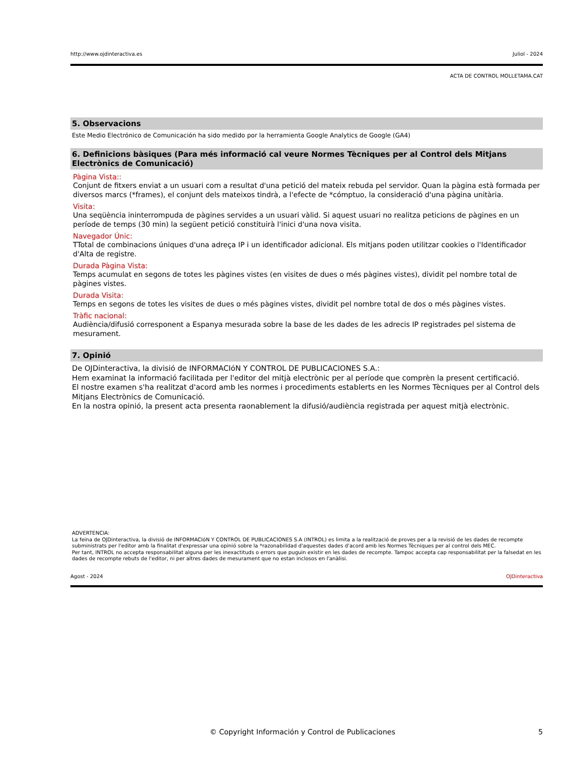http://www.ojdinteractiva.es Juliol - 2024
ACTA DE CONTROL MOLLETAMA.CAT
5. Observacions
Este Medio Electrónico de Comunicación ha sido medido por la herramienta Google Analytics de Google (GA4)
6. Definicions bàsiques (Para més informació cal veure Normes Tècniques per al Control dels Mitjans Electrònics de Comunicació)
Pàgina Vista::
Conjunt de fitxers enviat a un usuari com a resultat d'una petició del mateix rebuda pel servidor. Quan la pàgina està formada per diversos marcs (*frames), el conjunt dels mateixos tindrà, a l'efecte de *cómptuo, la consideració d'una pàgina unitària.
Visita:
Una seqüència ininterrompuda de pàgines servides a un usuari vàlid. Si aquest usuari no realitza peticions de pàgines en un període de temps (30 min) la següent petició constituirà l'inici d'una nova visita.
Navegador Únic:
TTotal de combinacions úniques d'una adreça IP i un identificador adicional. Els mitjans poden utilitzar cookies o l'Identificador d'Alta de registre.
Durada Pàgina Vista:
Temps acumulat en segons de totes les pàgines vistes (en visites de dues o més pàgines vistes), dividit pel nombre total de pàgines vistes.
Durada Visita:
Temps en segons de totes les visites de dues o més pàgines vistes, dividit pel nombre total de dos o més pàgines vistes.
Tràfic nacional:
Audiència/difusió corresponent a Espanya mesurada sobre la base de les dades de les adrecis IP registrades pel sistema de mesurament.
7. Opinió
De OJDinteractiva, la divisió de INFORMACIóN Y CONTROL DE PUBLICACIONES S.A.:
Hem examinat la informació facilitada per l'editor del mitjà electrònic per al període que comprèn la present certificació.
El nostre examen s'ha realitzat d'acord amb les normes i procediments establerts en les Normes Tècniques per al Control dels Mitjans Electrònics de Comunicació.
En la nostra opinió, la present acta presenta raonablement la difusió/audiència registrada per aquest mitjà electrònic.
ADVERTENCIA:
La feina de OJDinteractiva, la divisió de INFORMACIóN Y CONTROL DE PUBLICACIONES S.A (INTROL) es limita a la realització de proves per a la revisió de les dades de recompte subministrats per l'editor amb la finalitat d'expressar una opinió sobre la *razonabilidad d'aquestes dades d'acord amb les Normes Tècniques per al control dels MEC.
Per tant, INTROL no accepta responsabilitat alguna per les inexactituds o errors que puguin existir en les dades de recompte. Tampoc accepta cap responsabilitat per la falsedat en les dades de recompte rebuts de l'editor, ni per altres dades de mesurament que no estan inclosos en l'anàlisi.
Agost - 2024 OJDinteractiva
© Copyright Información y Control de Publicaciones 5